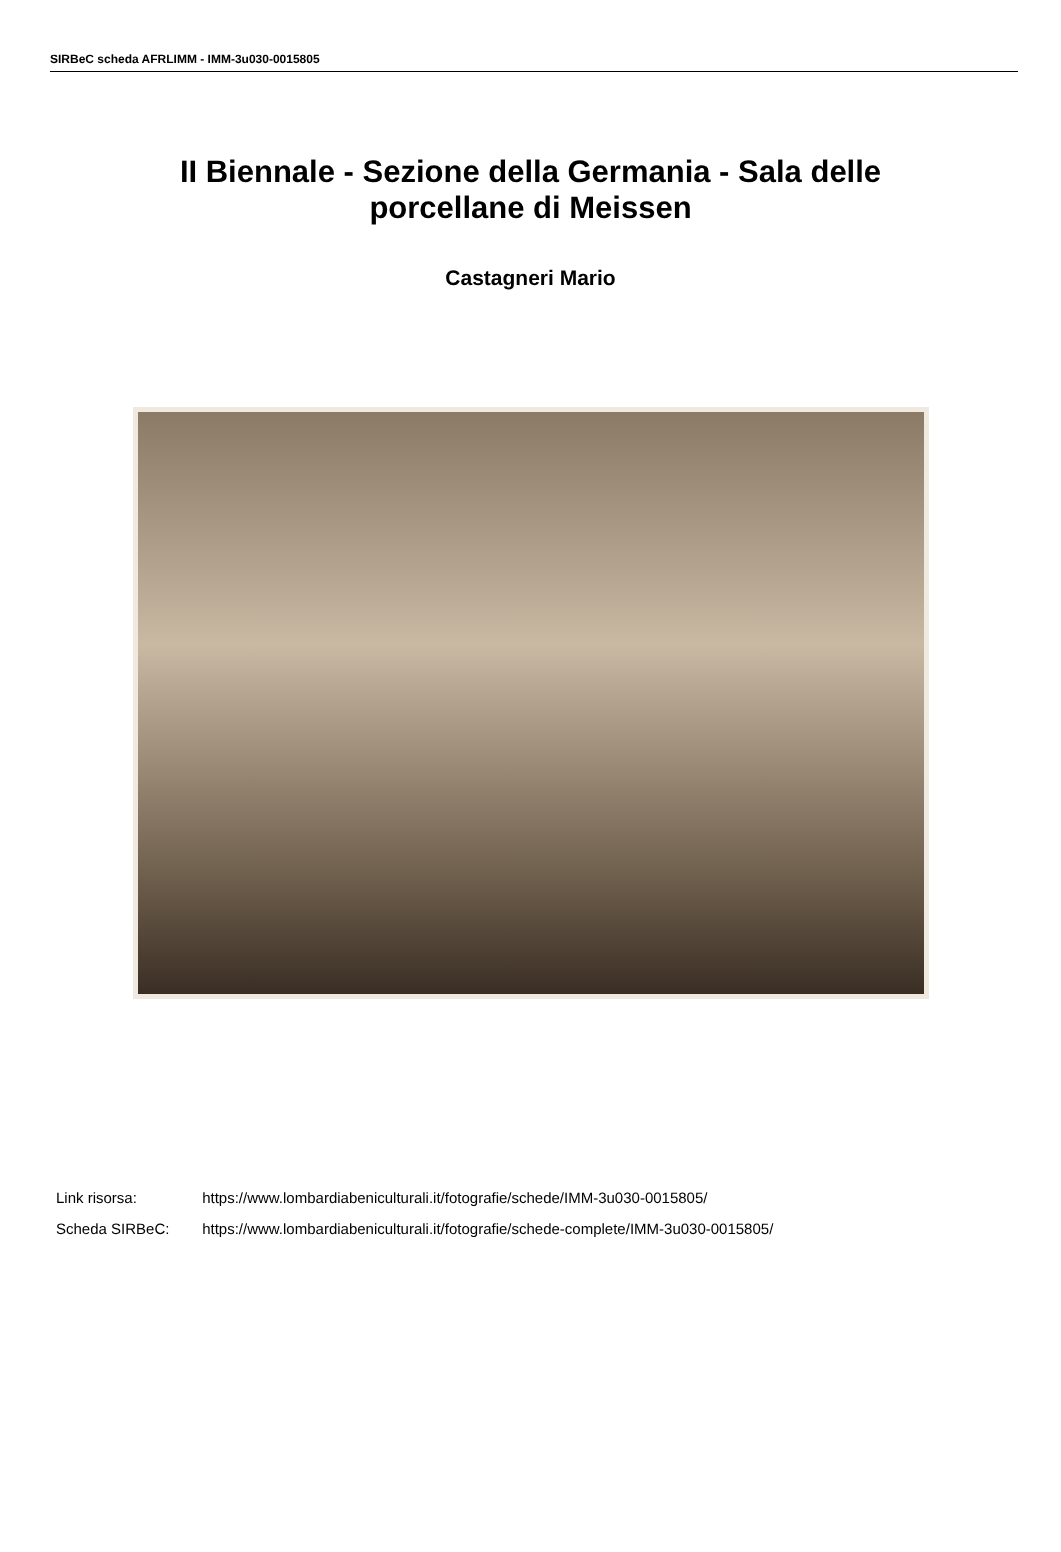SIRBeC scheda AFRLIMM - IMM-3u030-0015805
II Biennale - Sezione della Germania - Sala delle porcellane di Meissen
Castagneri Mario
Link risorsa: https://www.lombardiabeniculturali.it/fotografie/schede/IMM-3u030-0015805/
Scheda SIRBeC: https://www.lombardiabeniculturali.it/fotografie/schede-complete/IMM-3u030-0015805/